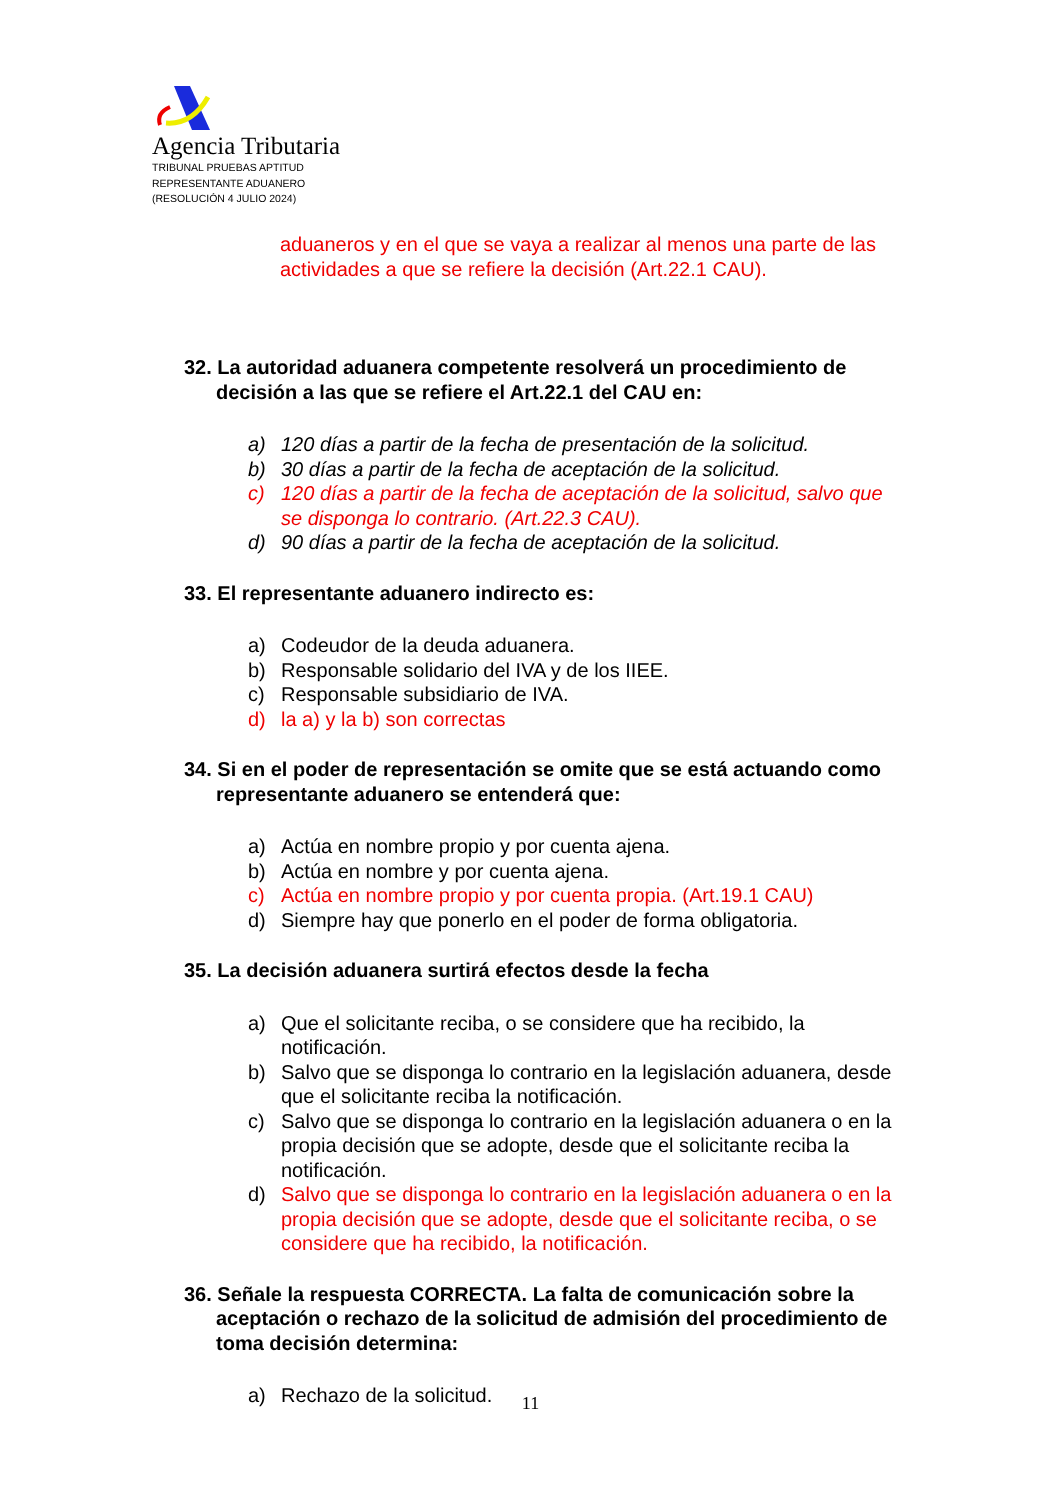Agencia Tributaria
TRIBUNAL PRUEBAS APTITUD
REPRESENTANTE ADUANERO
(RESOLUCIÓN 4 JULIO 2024)
aduaneros y en el que se vaya a realizar al menos una parte de las actividades a que se refiere la decisión (Art.22.1 CAU).
32. La autoridad aduanera competente resolverá un procedimiento de decisión a las que se refiere el Art.22.1 del CAU en:
a) 120 días a partir de la fecha de presentación de la solicitud.
b) 30 días a partir de la fecha de aceptación de la solicitud.
c) 120 días a partir de la fecha de aceptación de la solicitud, salvo que se disponga lo contrario. (Art.22.3 CAU).
d) 90 días a partir de la fecha de aceptación de la solicitud.
33. El representante aduanero indirecto es:
a) Codeudor de la deuda aduanera.
b) Responsable solidario del IVA y de los IIEE.
c) Responsable subsidiario de IVA.
d) la a) y la b) son correctas
34. Si en el poder de representación se omite que se está actuando como representante aduanero se entenderá que:
a) Actúa en nombre propio y por cuenta ajena.
b) Actúa en nombre y por cuenta ajena.
c) Actúa en nombre propio y por cuenta propia. (Art.19.1 CAU)
d) Siempre hay que ponerlo en el poder de forma obligatoria.
35. La decisión aduanera surtirá efectos desde la fecha
a) Que el solicitante reciba, o se considere que ha recibido, la notificación.
b) Salvo que se disponga lo contrario en la legislación aduanera, desde que el solicitante reciba la notificación.
c) Salvo que se disponga lo contrario en la legislación aduanera o en la propia decisión que se adopte, desde que el solicitante reciba la notificación.
d) Salvo que se disponga lo contrario en la legislación aduanera o en la propia decisión que se adopte, desde que el solicitante reciba, o se considere que ha recibido, la notificación.
36. Señale la respuesta CORRECTA. La falta de comunicación sobre la aceptación o rechazo de la solicitud de admisión del procedimiento de toma decisión determina:
a) Rechazo de la solicitud.
11